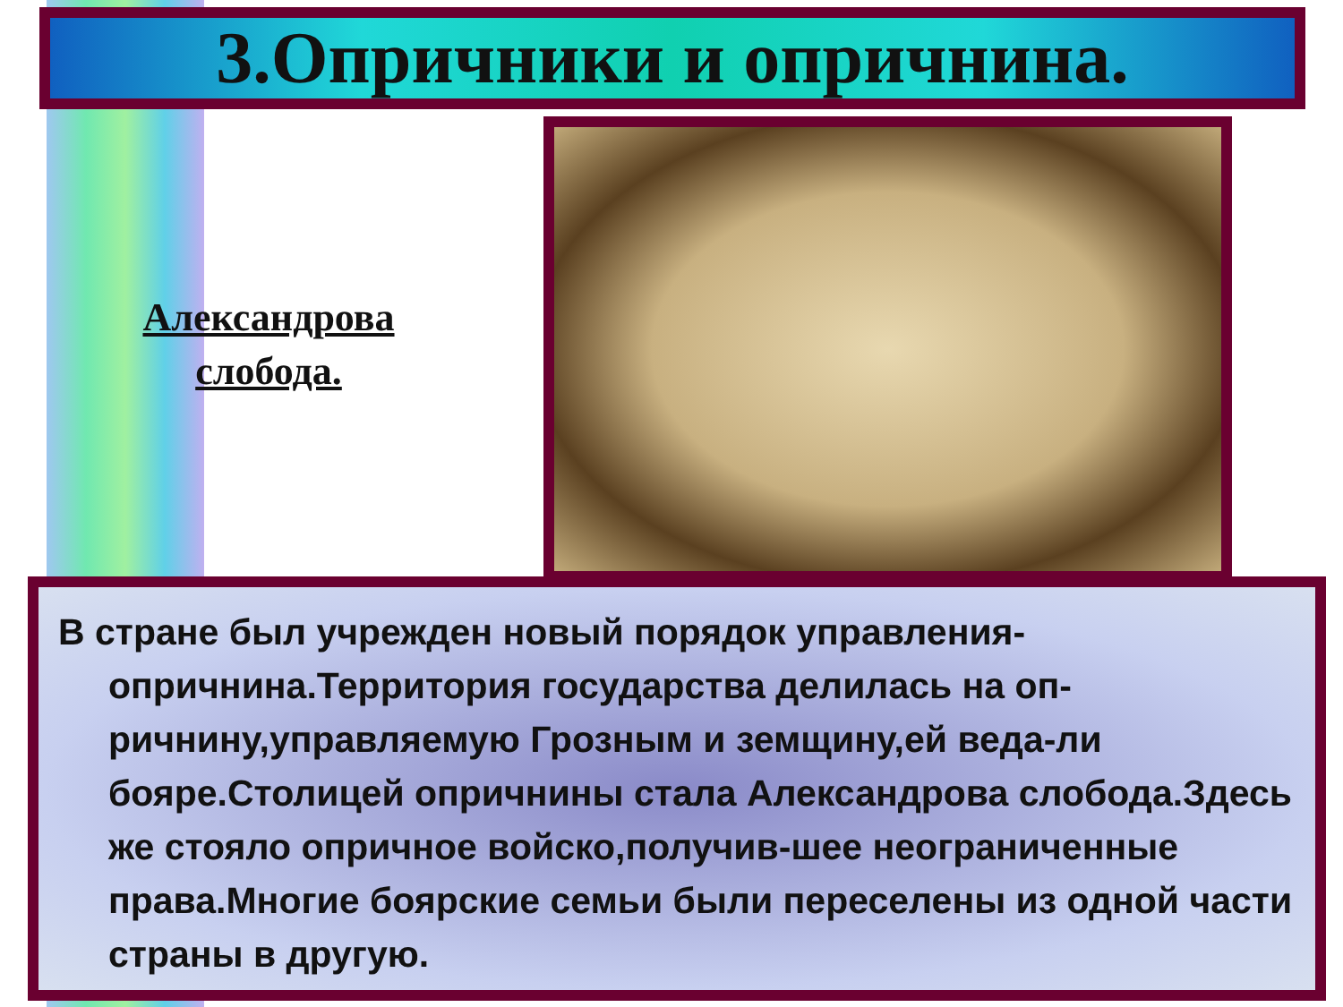3.Опричники и опричнина.
Александрова слобода.
В стране был учрежден новый порядок управления-опричнина.Территория государства делилась на оп-ричнину,управляемую Грозным и земщину,ей веда-ли бояре.Столицей опричнины стала Александрова слобода.Здесь же стояло опричное войско,получив-шее неограниченные права.Многие боярские семьи были переселены из одной части страны в другую.